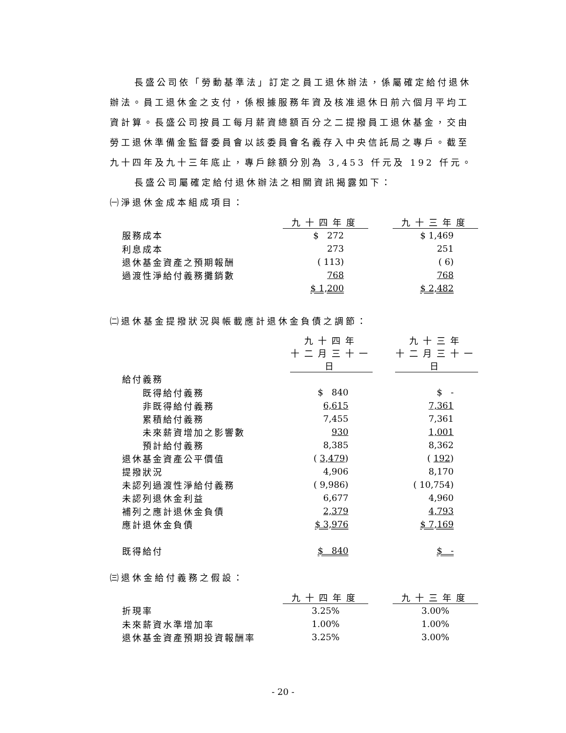長盛公司依「勞動基準法」訂定之員工退休辦法，係屬確定給付退休辦法。員工退休金之支付，係根據服務年資及核准退休日前六個月平均工資計算。長盛公司按員工每月薪資總額百分之二提撥員工退休基金，交由勞工退休準備金監督委員會以該委員會名義存入中央信託局之專戶。截至九十四年及九十三年底止，專戶餘額分別為 3,453 仟元及 192 仟元。
長盛公司屬確定給付退休辦法之相關資訊揭露如下：
㈠淨退休金成本組成項目：
| | 九十四年度 | | 九十三年度 |
| --- | --- | --- | --- |
| 服務成本 | $ 272 | | $ 1,469 |
| 利息成本 | 273 | | 251 |
| 退休基金資產之預期報酬 | ( 113) | | ( 6) |
| 過渡性淨給付義務攤銷數 | 768 | | 768 |
| | $ 1,200 | | $ 2,482 |
㈡退休基金提撥狀況與帳載應計退休金負債之調節：
| | 九十四年 十二月三十一日 | | 九十三年 十二月三十一日 |
| --- | --- | --- | --- |
| 給付義務 | | | |
| 既得給付義務 | $ 840 | | $ - |
| 非既得給付義務 | 6,615 | | 7,361 |
| 累積給付義務 | 7,455 | | 7,361 |
| 未來薪資增加之影響數 | 930 | | 1,001 |
| 預計給付義務 | 8,385 | | 8,362 |
| 退休基金資產公平價值 | ( 3,479 ) | | ( 192 ) |
| 提撥狀況 | 4,906 | | 8,170 |
| 未認列過渡性淨給付義務 | ( 9,986) | | ( 10,754) |
| 未認列退休金利益 | 6,677 | | 4,960 |
| 補列之應計退休金負債 | 2,379 | | 4,793 |
| 應計退休金負債 | $ 3,976 | | $ 7,169 |
| 既得給付 | $ 840 | | $ - |
㈢退休金給付義務之假設：
| | 九十四年度 | | 九十三年度 |
| --- | --- | --- | --- |
| 折現率 | 3.25% | | 3.00% |
| 未來薪資水準增加率 | 1.00% | | 1.00% |
| 退休基金資產預期投資報酬率 | 3.25% | | 3.00% |
- 20 -